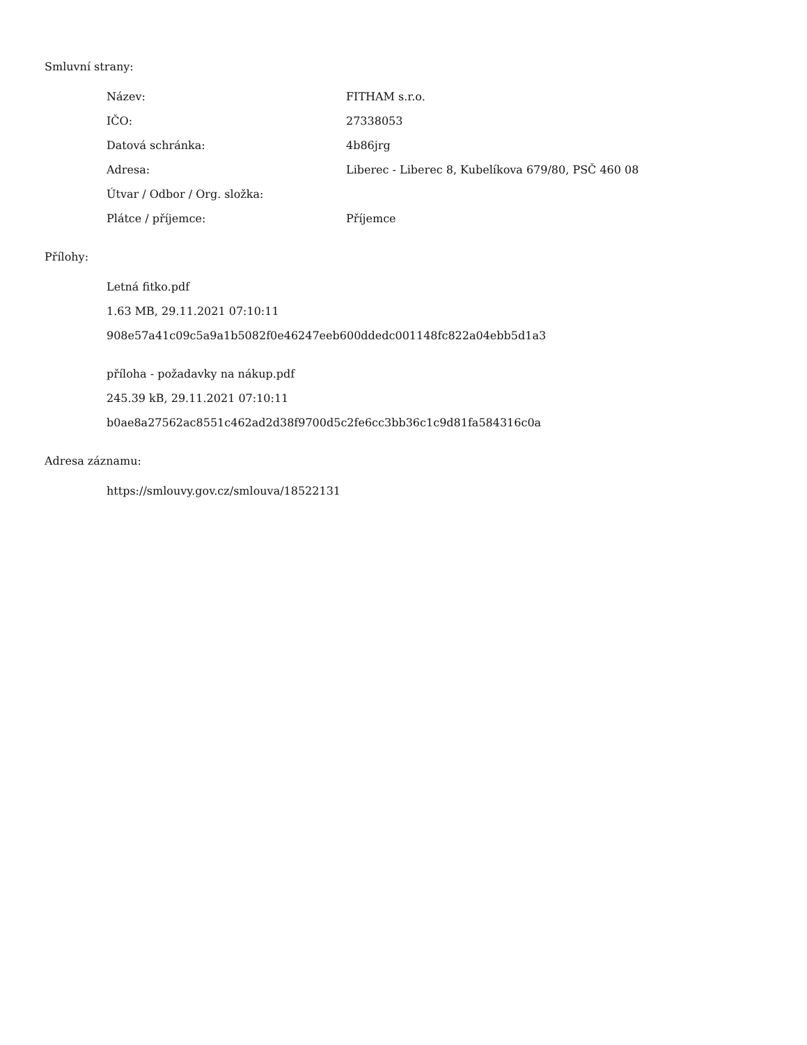Smluvní strany:
| Název: | FITHAM s.r.o. |
| IČO: | 27338053 |
| Datová schránka: | 4b86jrg |
| Adresa: | Liberec - Liberec 8, Kubelíkova 679/80, PSČ 460 08 |
| Útvar / Odbor / Org. složka: | |
| Plátce / příjemce: | Příjemce |
Přílohy:
Letná fitko.pdf
1.63 MB, 29.11.2021 07:10:11
908e57a41c09c5a9a1b5082f0e46247eeb600ddedc001148fc822a04ebb5d1a3
příloha - požadavky na nákup.pdf
245.39 kB, 29.11.2021 07:10:11
b0ae8a27562ac8551c462ad2d38f9700d5c2fe6cc3bb36c1c9d81fa584316c0a
Adresa záznamu:
https://smlouvy.gov.cz/smlouva/18522131